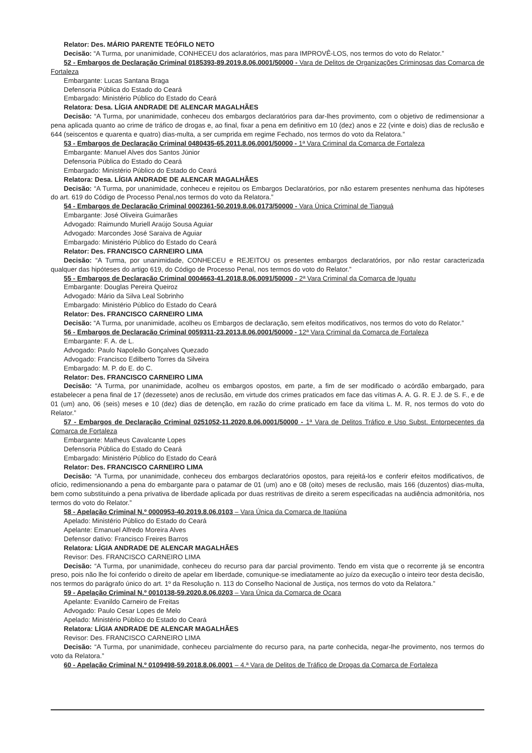Relator: Des. MÁRIO PARENTE TEÓFILO NETO
Decisão: “A Turma, por unanimidade, CONHECEU dos aclaratórios, mas para IMPROVÊ-LOS, nos termos do voto do Relator.”
52 - Embargos de Declaração Criminal 0185393-89.2019.8.06.0001/50000 - Vara de Delitos de Organizações Criminosas das Comarca de Fortaleza
Embargante: Lucas Santana Braga
Defensoria Pública do Estado do Ceará
Embargado: Ministério Público do Estado do Ceará
Relatora: Desa. LÍGIA ANDRADE DE ALENCAR MAGALHÃES
Decisão: “A Turma, por unanimidade, conheceu dos embargos declaratórios para dar-lhes provimento, com o objetivo de redimensionar a pena aplicada quanto ao crime de tráfico de drogas e, ao final, fixar a pena em definitivo em 10 (dez) anos e 22 (vinte e dois) dias de reclusão e 644 (seiscentos e quarenta e quatro) dias-multa, a ser cumprida em regime Fechado, nos termos do voto da Relatora.”
53 - Embargos de Declaração Criminal 0480435-65.2011.8.06.0001/50000 - 1ª Vara Criminal da Comarca de Fortaleza
Embargante: Manuel Alves dos Santos Júnior
Defensoria Pública do Estado do Ceará
Embargado: Ministério Público do Estado do Ceará
Relatora: Desa. LÍGIA ANDRADE DE ALENCAR MAGALHÃES
Decisão: “A Turma, por unanimidade, conheceu e rejeitou os Embargos Declaratórios, por não estarem presentes nenhuma das hipóteses do art. 619 do Código de Processo Penal,nos termos do voto da Relatora.”
54 - Embargos de Declaração Criminal 0002361-50.2019.8.06.0173/50000 - Vara Única Criminal de Tianguá
Embargante: José Oliveira Guimarães
Advogado: Raimundo Muriell Araújo Sousa Aguiar
Advogado: Marcondes José Saraiva de Aguiar
Embargado: Ministério Público do Estado do Ceará
Relator: Des. FRANCISCO CARNEIRO LIMA
Decisão: “A Turma, por unanimidade, CONHECEU e REJEITOU os presentes embargos declaratórios, por não restar caracterizada qualquer das hipóteses do artigo 619, do Código de Processo Penal, nos termos do voto do Relator.”
55 - Embargos de Declaração Criminal 0004663-41.2018.8.06.0091/50000 - 2ª Vara Criminal da Comarca de Iguatu
Embargante: Douglas Pereira Queiroz
Advogado: Mário da Silva Leal Sobrinho
Embargado: Ministério Público do Estado do Ceará
Relator: Des. FRANCISCO CARNEIRO LIMA
Decisão: “A Turma, por unanimidade, acolheu os Embargos de declaração, sem efeitos modificativos, nos termos do voto do Relator.”
56 - Embargos de Declaração Criminal 0059311-23.2013.8.06.0001/50000 - 12ª Vara Criminal da Comarca de Fortaleza
Embargante: F. A. de L.
Advogado: Paulo Napoleão Gonçalves Quezado
Advogado: Francisco Edilberto Torres da Silveira
Embargado: M. P. do E. do C.
Relator: Des. FRANCISCO CARNEIRO LIMA
Decisão: “A Turma, por unanimidade, acolheu os embargos opostos, em parte, a fim de ser modificado o acórdão embargado, para estabelecer a pena final de 17 (dezessete) anos de reclusão, em virtude dos crimes praticados em face das vítimas A. A. G. R. E J. de S. F., e de 01 (um) ano, 06 (seis) meses e 10 (dez) dias de detenção, em razão do crime praticado em face da vítima L. M. R, nos termos do voto do Relator.”
57 - Embargos de Declaração Criminal 0251052-11.2020.8.06.0001/50000 - 1ª Vara de Delitos Tráfico e Uso Subst. Entorpecentes da Comarca de Fortaleza
Embargante: Matheus Cavalcante Lopes
Defensoria Pública do Estado do Ceará
Embargado: Ministério Público do Estado do Ceará
Relator: Des. FRANCISCO CARNEIRO LIMA
Decisão: “A Turma, por unanimidade, conheceu dos embargos declaratórios opostos, para rejeitá-los e conferir efeitos modificativos, de ofício, redimensionando a pena do embargante para o patamar de 01 (um) ano e 08 (oito) meses de reclusão, mais 166 (duzentos) dias-multa, bem como substituindo a pena privativa de liberdade aplicada por duas restritivas de direito a serem especificadas na audiência admonitória, nos termos do voto do Relator.”
58 - Apelação Criminal N.º 0000953-40.2019.8.06.0103 – Vara Única da Comarca de Itapiúna
Apelado: Ministério Público do Estado do Ceará
Apelante: Emanuel Alfredo Moreira Alves
Defensor dativo: Francisco Freires Barros
Relatora: LÍGIA ANDRADE DE ALENCAR MAGALHÃES
Revisor: Des. FRANCISCO CARNEIRO LIMA
Decisão: “A Turma, por unanimidade, conheceu do recurso para dar parcial provimento. Tendo em vista que o recorrente já se encontra preso, pois não lhe foi conferido o direito de apelar em liberdade, comunique-se imediatamente ao juízo da execução o inteiro teor desta decisão, nos termos do parágrafo único do art. 1º da Resolução n. 113 do Conselho Nacional de Justiça, nos termos do voto da Relatora.”
59 - Apelação Criminal N.º 0010138-59.2020.8.06.0203 – Vara Única da Comarca de Ocara
Apelante: Evanildo Carneiro de Freitas
Advogado: Paulo Cesar Lopes de Melo
Apelado: Ministério Público do Estado do Ceará
Relatora: LÍGIA ANDRADE DE ALENCAR MAGALHÃES
Revisor: Des. FRANCISCO CARNEIRO LIMA
Decisão: “A Turma, por unanimidade, conheceu parcialmente do recurso para, na parte conhecida, negar-lhe provimento, nos termos do voto da Relatora.”
60 - Apelação Criminal N.º 0109498-59.2018.8.06.0001 – 4.ª Vara de Delitos de Tráfico de Drogas da Comarca de Fortaleza